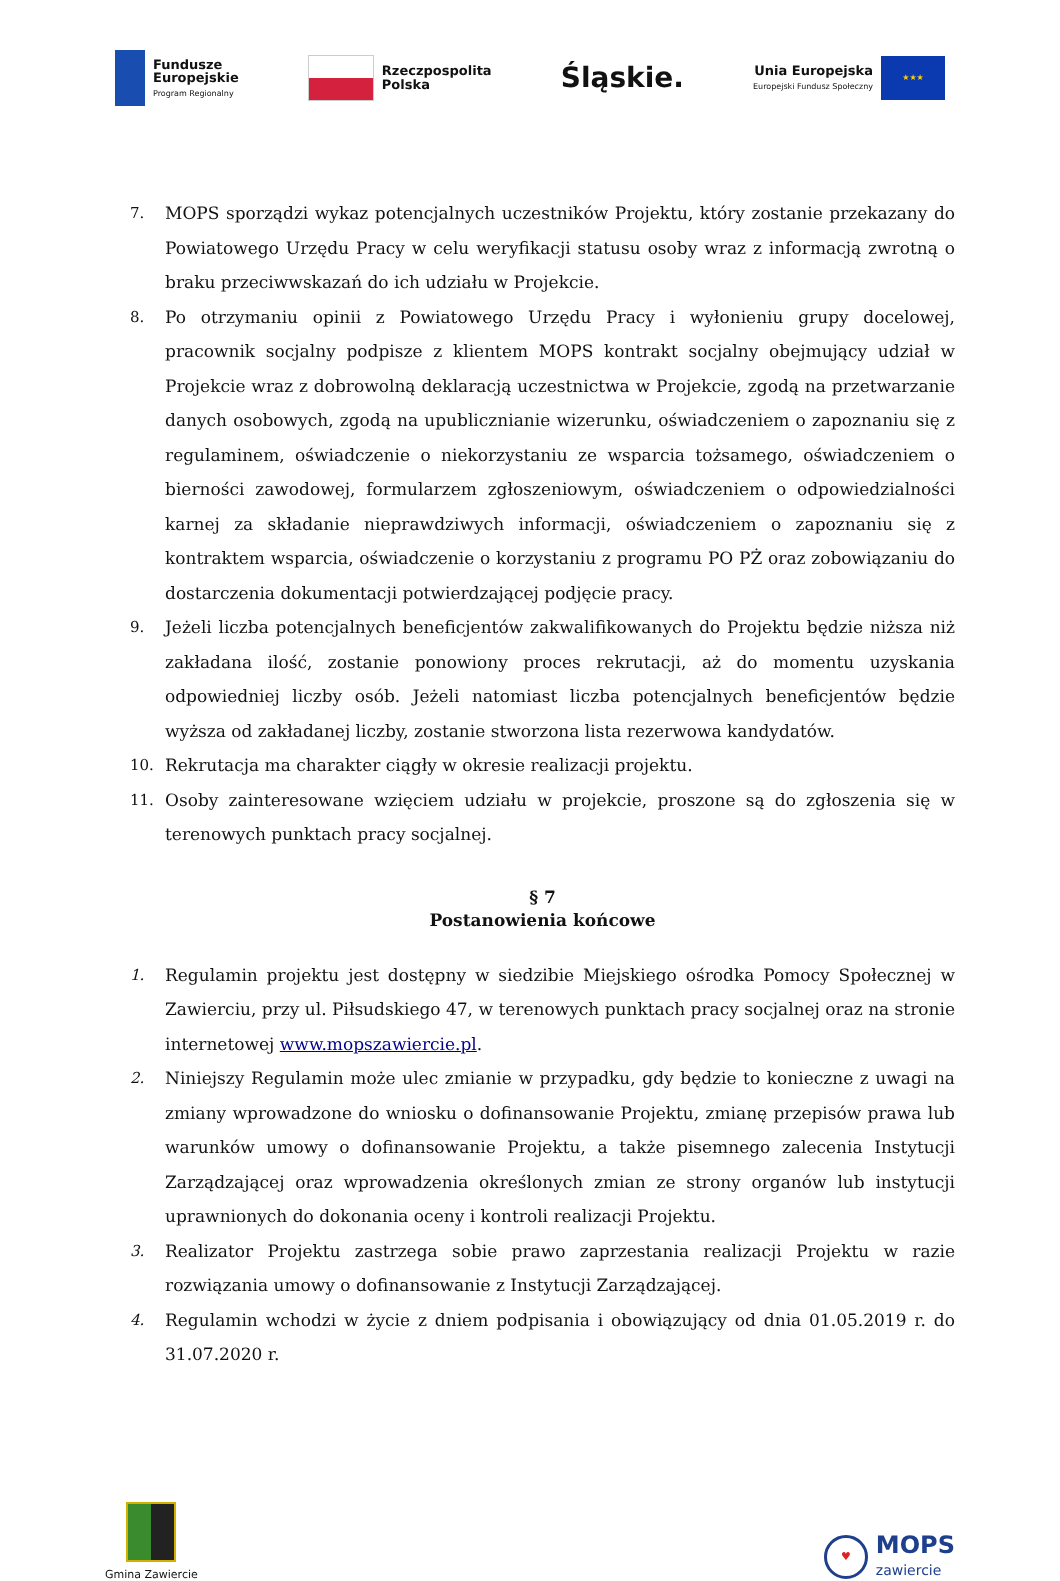Fundusze
Europejskie
Program Regionalny
Rzeczpospolita
Polska
Śląskie.
Unia Europejska
Europejski Fundusz Społeczny
★★★
7. MOPS sporządzi wykaz potencjalnych uczestników Projektu, który zostanie przekazany do Powiatowego Urzędu Pracy w celu weryfikacji statusu osoby wraz z informacją zwrotną o braku przeciwwskazań do ich udziału w Projekcie.
8. Po otrzymaniu opinii z Powiatowego Urzędu Pracy i wyłonieniu grupy docelowej, pracownik socjalny podpisze z klientem MOPS kontrakt socjalny obejmujący udział w Projekcie wraz z dobrowolną deklaracją uczestnictwa w Projekcie, zgodą na przetwarzanie danych osobowych, zgodą na upublicznianie wizerunku, oświadczeniem o zapoznaniu się z regulaminem, oświadczenie o niekorzystaniu ze wsparcia tożsamego, oświadczeniem o bierności zawodowej, formularzem zgłoszeniowym, oświadczeniem o odpowiedzialności karnej za składanie nieprawdziwych informacji, oświadczeniem o zapoznaniu się z kontraktem wsparcia, oświadczenie o korzystaniu z programu PO PŻ oraz zobowiązaniu do dostarczenia dokumentacji potwierdzającej podjęcie pracy.
9. Jeżeli liczba potencjalnych beneficjentów zakwalifikowanych do Projektu będzie niższa niż zakładana ilość, zostanie ponowiony proces rekrutacji, aż do momentu uzyskania odpowiedniej liczby osób. Jeżeli natomiast liczba potencjalnych beneficjentów będzie wyższa od zakładanej liczby, zostanie stworzona lista rezerwowa kandydatów.
10. Rekrutacja ma charakter ciągły w okresie realizacji projektu.
11. Osoby zainteresowane wzięciem udziału w projekcie, proszone są do zgłoszenia się w terenowych punktach pracy socjalnej.
§ 7
Postanowienia końcowe
1. Regulamin projektu jest dostępny w siedzibie Miejskiego ośrodka Pomocy Społecznej w Zawierciu, przy ul. Piłsudskiego 47, w terenowych punktach pracy socjalnej oraz na stronie internetowej www.mopszawiercie.pl.
2. Niniejszy Regulamin może ulec zmianie w przypadku, gdy będzie to konieczne z uwagi na zmiany wprowadzone do wniosku o dofinansowanie Projektu, zmianę przepisów prawa lub warunków umowy o dofinansowanie Projektu, a także pisemnego zalecenia Instytucji Zarządzającej oraz wprowadzenia określonych zmian ze strony organów lub instytucji uprawnionych do dokonania oceny i kontroli realizacji Projektu.
3. Realizator Projektu zastrzega sobie prawo zaprzestania realizacji Projektu w razie rozwiązania umowy o dofinansowanie z Instytucji Zarządzającej.
4. Regulamin wchodzi w życie z dniem podpisania i obowiązujący od dnia 01.05.2019 r. do 31.07.2020 r.
Gmina Zawiercie
♥
MOPS
zawiercie